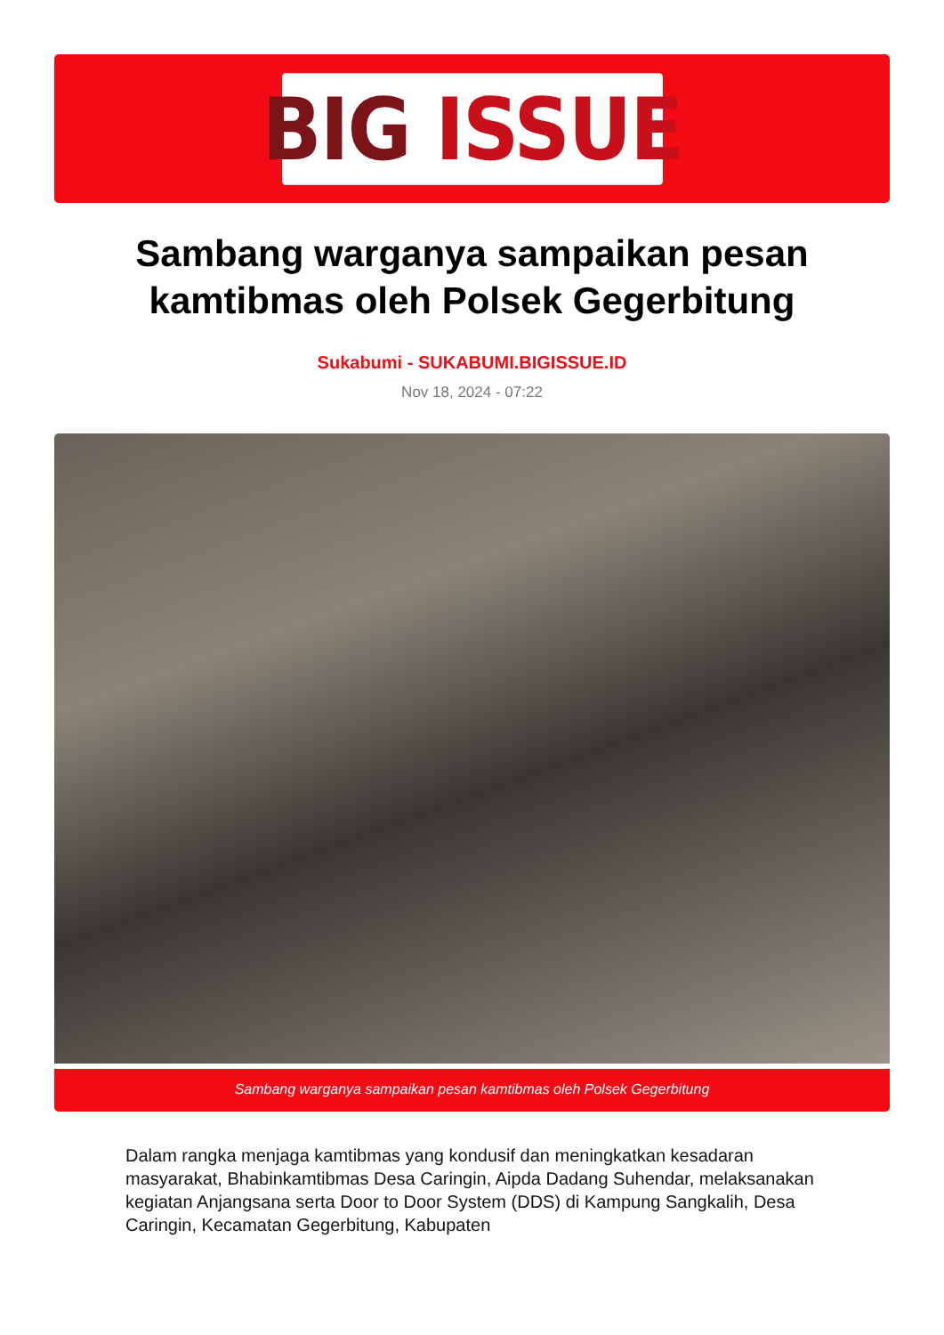BIG ISSUE
Sambang warganya sampaikan pesan kamtibmas oleh Polsek Gegerbitung
Sukabumi - SUKABUMI.BIGISSUE.ID
Nov 18, 2024 - 07:22
Sambang warganya sampaikan pesan kamtibmas oleh Polsek Gegerbitung
Dalam rangka menjaga kamtibmas yang kondusif dan meningkatkan kesadaran masyarakat, Bhabinkamtibmas Desa Caringin, Aipda Dadang Suhendar, melaksanakan kegiatan Anjangsana serta Door to Door System (DDS) di Kampung Sangkalih, Desa Caringin, Kecamatan Gegerbitung, Kabupaten